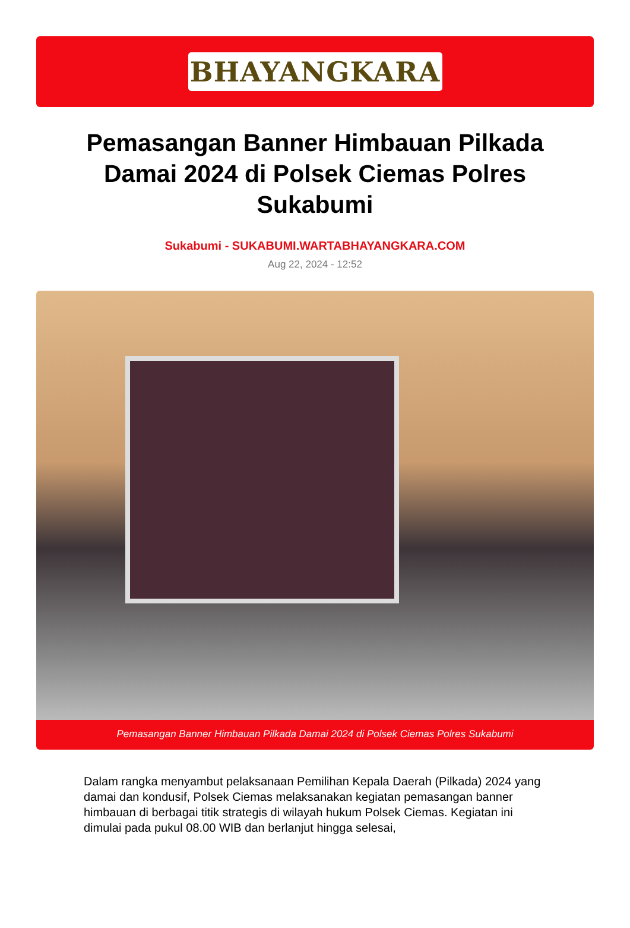BHAYANGKARA
Pemasangan Banner Himbauan Pilkada Damai 2024 di Polsek Ciemas Polres Sukabumi
Sukabumi - SUKABUMI.WARTABHAYANGKARA.COM
Aug 22, 2024 - 12:52
Pemasangan Banner Himbauan Pilkada Damai 2024 di Polsek Ciemas Polres Sukabumi
Dalam rangka menyambut pelaksanaan Pemilihan Kepala Daerah (Pilkada) 2024 yang damai dan kondusif, Polsek Ciemas melaksanakan kegiatan pemasangan banner himbauan di berbagai titik strategis di wilayah hukum Polsek Ciemas. Kegiatan ini dimulai pada pukul 08.00 WIB dan berlanjut hingga selesai,